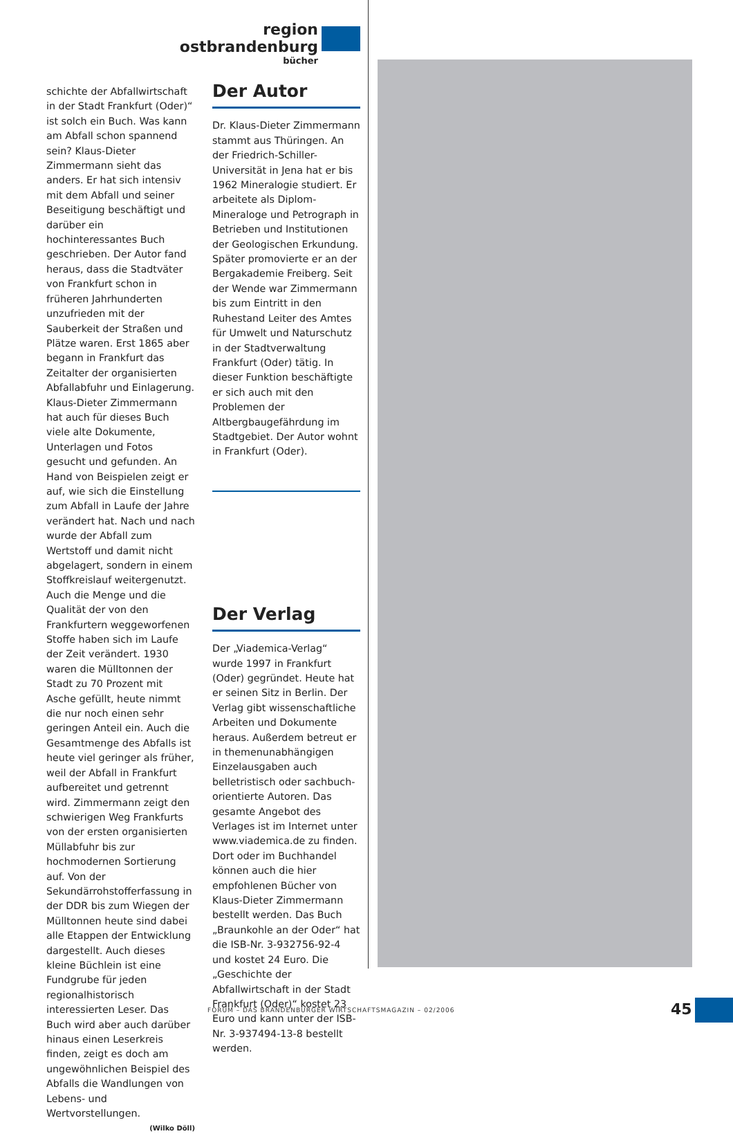region ostbrandenburg
bücher
schichte der Abfallwirtschaft in der Stadt Frankfurt (Oder)“ ist solch ein Buch. Was kann am Abfall schon spannend sein? Klaus-Dieter Zimmermann sieht das anders. Er hat sich intensiv mit dem Abfall und seiner Beseitigung beschäftigt und darüber ein hochinteressantes Buch geschrieben. Der Autor fand heraus, dass die Stadtväter von Frankfurt schon in früheren Jahrhunderten unzufrieden mit der Sauberkeit der Straßen und Plätze waren. Erst 1865 aber begann in Frankfurt das Zeitalter der organisierten Abfallabfuhr und Einlagerung.
Klaus-Dieter Zimmermann hat auch für dieses Buch viele alte Dokumente, Unterlagen und Fotos gesucht und gefunden. An Hand von Beispielen zeigt er auf, wie sich die Einstellung zum Abfall in Laufe der Jahre verändert hat. Nach und nach wurde der Abfall zum Wertstoff und damit nicht abgelagert, sondern in einem Stoffkreislauf weitergenutzt. Auch die Menge und die Qualität der von den Frankfurtern weggeworfenen Stoffe haben sich im Laufe der Zeit verändert. 1930 waren die Mülltonnen der Stadt zu 70 Prozent mit Asche gefüllt, heute nimmt die nur noch einen sehr geringen Anteil ein. Auch die Gesamtmenge des Abfalls ist heute viel geringer als früher, weil der Abfall in Frankfurt aufbereitet und getrennt wird. Zimmermann zeigt den schwierigen Weg Frankfurts von der ersten organisierten Müllabfuhr bis zur hochmodernen Sortierung auf. Von der Sekundärrohstofferfassung in der DDR bis zum Wiegen der Mülltonnen heute sind dabei alle Etappen der Entwicklung dargestellt. Auch dieses kleine Büchlein ist eine Fundgrube für jeden regionalhistorisch interessierten Leser. Das Buch wird aber auch darüber hinaus einen Leserkreis finden, zeigt es doch am ungewöhnlichen Beispiel des Abfalls die Wandlungen von Lebens- und Wertvorstellungen.
(Wilko Döll)
Der Autor
Dr. Klaus-Dieter Zimmermann stammt aus Thüringen. An der Friedrich-Schiller-Universität in Jena hat er bis 1962 Mineralogie studiert. Er arbeitete als Diplom-Mineraloge und Petrograph in Betrieben und Institutionen der Geologischen Erkundung. Später promovierte er an der Bergakademie Freiberg. Seit der Wende war Zimmermann bis zum Eintritt in den Ruhestand Leiter des Amtes für Umwelt und Naturschutz in der Stadtverwaltung Frankfurt (Oder) tätig. In dieser Funktion beschäftigte er sich auch mit den Problemen der Altbergbaugefährdung im Stadtgebiet. Der Autor wohnt in Frankfurt (Oder).
Der Verlag
Der „Viademica-Verlag“ wurde 1997 in Frankfurt (Oder) gegründet. Heute hat er seinen Sitz in Berlin. Der Verlag gibt wissenschaftliche Arbeiten und Dokumente heraus. Außerdem betreut er in themenunabhängigen Einzelausgaben auch belletristisch oder sachbuch-orientierte Autoren. Das gesamte Angebot des Verlages ist im Internet unter www.viademica.de zu finden. Dort oder im Buchhandel können auch die hier empfohlenen Bücher von Klaus-Dieter Zimmermann bestellt werden. Das Buch „Braunkohle an der Oder“ hat die ISB-Nr. 3-932756-92-4 und kostet 24 Euro. Die „Geschichte der Abfallwirtschaft in der Stadt Frankfurt (Oder)“ kostet 23 Euro und kann unter der ISB-Nr. 3-937494-13-8 bestellt werden.
FORUM – DAS BRANDENBURGER WIRTSCHAFTSMAGAZIN – 02/2006
45